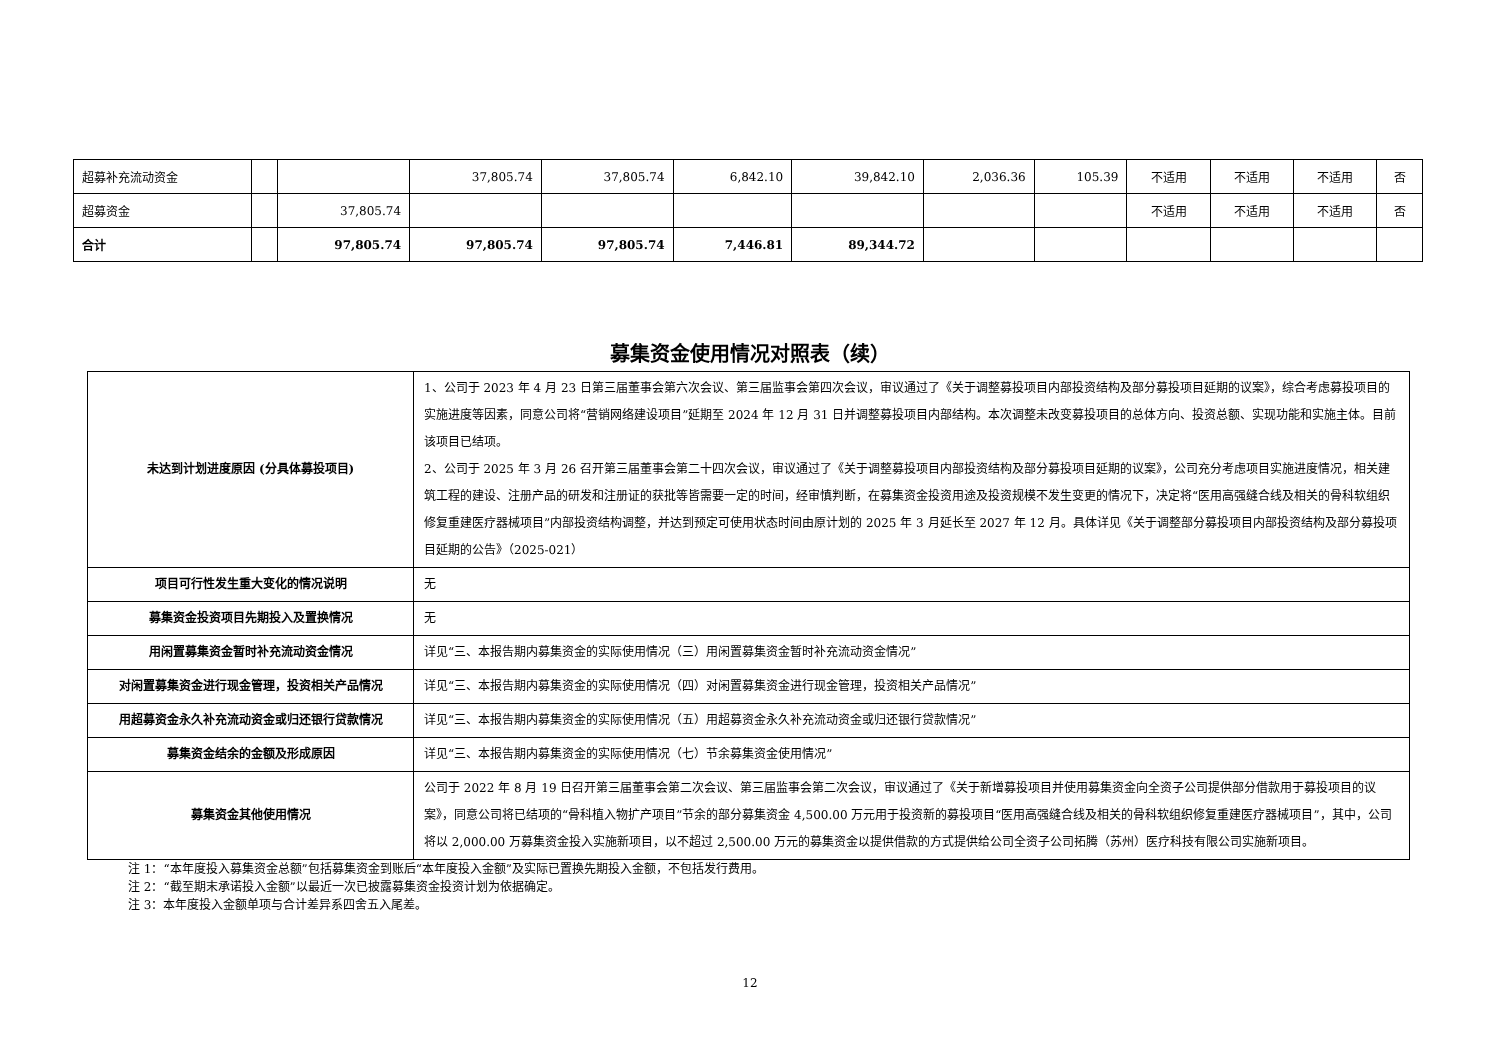| 超募补充流动资金 | | | 37,805.74 | 37,805.74 | 6,842.10 | 39,842.10 | 2,036.36 | 105.39 | 不适用 | 不适用 | 不适用 | 否 |
| 超募资金 | | 37,805.74 | | | | | | | 不适用 | 不适用 | 不适用 | 否 |
| 合计 | | 97,805.74 | 97,805.74 | 97,805.74 | 7,446.81 | 89,344.72 | | | | | | |
募集资金使用情况对照表（续）
| 未达到计划进度原因 (分具体募投项目) | 1、公司于 2023 年 4 月 23 日第三届董事会第六次会议、第三届监事会第四次会议，审议通过了《关于调整募投项目内部投资结构及部分募投项目延期的议案》，综合考虑募投项目的实施进度等因素，同意公司将“营销网络建设项目”延期至 2024 年 12 月 31 日并调整募投项目内部结构。本次调整未改变募投项目的总体方向、投资总额、实现功能和实施主体。目前该项目已结项。 2、公司于 2025 年 3 月 26 召开第三届董事会第二十四次会议，审议通过了《关于调整募投项目内部投资结构及部分募投项目延期的议案》，公司充分考虑项目实施进度情况，相关建筑工程的建设、注册产品的研发和注册证的获批等皆需要一定的时间，经审慎判断，在募集资金投资用途及投资规模不发生变更的情况下，决定将“医用高强缝合线及相关的骨科软组织修复重建医疗器械项目”内部投资结构调整，并达到预定可使用状态时间由原计划的 2025 年 3 月延长至 2027 年 12 月。具体详见《关于调整部分募投项目内部投资结构及部分募投项目延期的公告》（2025-021） |
| 项目可行性发生重大变化的情况说明 | 无 |
| 募集资金投资项目先期投入及置换情况 | 无 |
| 用闲置募集资金暂时补充流动资金情况 | 详见“三、本报告期内募集资金的实际使用情况（三）用闲置募集资金暂时补充流动资金情况” |
| 对闲置募集资金进行现金管理，投资相关产品情况 | 详见“三、本报告期内募集资金的实际使用情况（四）对闲置募集资金进行现金管理，投资相关产品情况” |
| 用超募资金永久补充流动资金或归还银行贷款情况 | 详见“三、本报告期内募集资金的实际使用情况（五）用超募资金永久补充流动资金或归还银行贷款情况” |
| 募集资金结余的金额及形成原因 | 详见“三、本报告期内募集资金的实际使用情况（七）节余募集资金使用情况” |
| 募集资金其他使用情况 | 公司于 2022 年 8 月 19 日召开第三届董事会第二次会议、第三届监事会第二次会议，审议通过了《关于新增募投项目并使用募集资金向全资子公司提供部分借款用于募投项目的议案》，同意公司将已结项的“骨科植入物扩产项目”节余的部分募集资金 4,500.00 万元用于投资新的募投项目“医用高强缝合线及相关的骨科软组织修复重建医疗器械项目”，其中，公司将以 2,000.00 万募集资金投入实施新项目，以不超过 2,500.00 万元的募集资金以提供借款的方式提供给公司全资子公司拓腾（苏州）医疗科技有限公司实施新项目。 |
注 1：“本年度投入募集资金总额”包括募集资金到账后“本年度投入金额”及实际已置换先期投入金额，不包括发行费用。
注 2：“截至期末承诺投入金额”以最近一次已披露募集资金投资计划为依据确定。
注 3：本年度投入金额单项与合计差异系四舍五入尾差。
12